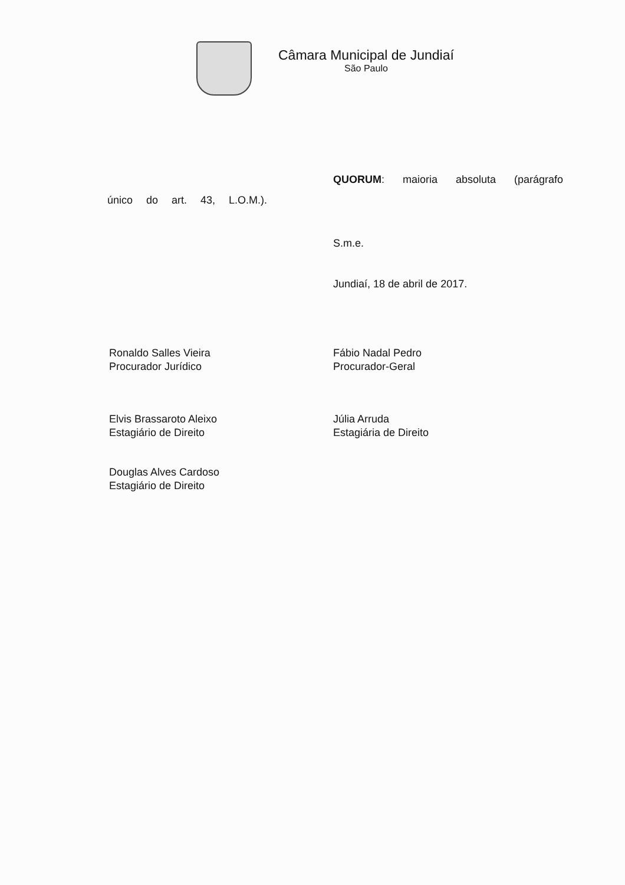Câmara Municipal de Jundiaí
São Paulo
QUORUM: maioria absoluta (parágrafo único do art. 43, L.O.M.).
S.m.e.
Jundiaí, 18 de abril de 2017.
Ronaldo Salles Vieira
Procurador Jurídico
Fábio Nadal Pedro
Procurador-Geral
Elvis Brassaroto Aleixo
Estagiário de Direito
Júlia Arruda
Estagiária de Direito
Douglas Alves Cardoso
Estagiário de Direito